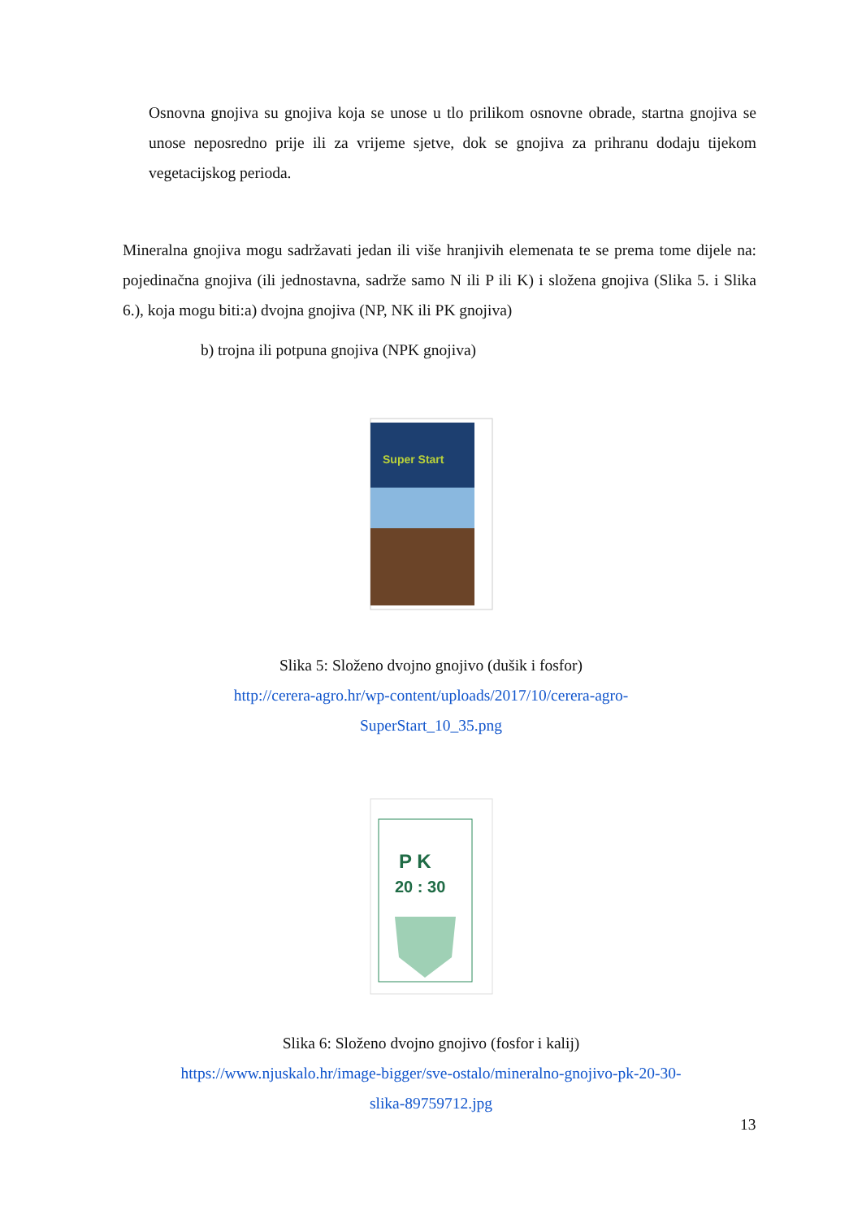Osnovna gnojiva su gnojiva koja se unose u tlo prilikom osnovne obrade, startna gnojiva se unose neposredno prije ili za vrijeme sjetve, dok se gnojiva za prihranu dodaju tijekom vegetacijskog perioda.
Mineralna gnojiva mogu sadržavati jedan ili više hranjivih elemenata te se prema tome dijele na: pojedinačna gnojiva (ili jednostavna, sadrže samo N ili P ili K) i složena gnojiva (Slika 5. i Slika 6.), koja mogu biti:a) dvojna gnojiva (NP, NK ili PK gnojiva)
b) trojna ili potpuna gnojiva (NPK gnojiva)
Super Start
Slika 5: Složeno dvojno gnojivo (dušik i fosfor)
http://cerera-agro.hr/wp-content/uploads/2017/10/cerera-agro-
SuperStart_10_35.png
P K
20 : 30
Slika 6: Složeno dvojno gnojivo (fosfor i kalij)
https://www.njuskalo.hr/image-bigger/sve-ostalo/mineralno-gnojivo-pk-20-30-
slika-89759712.jpg
13